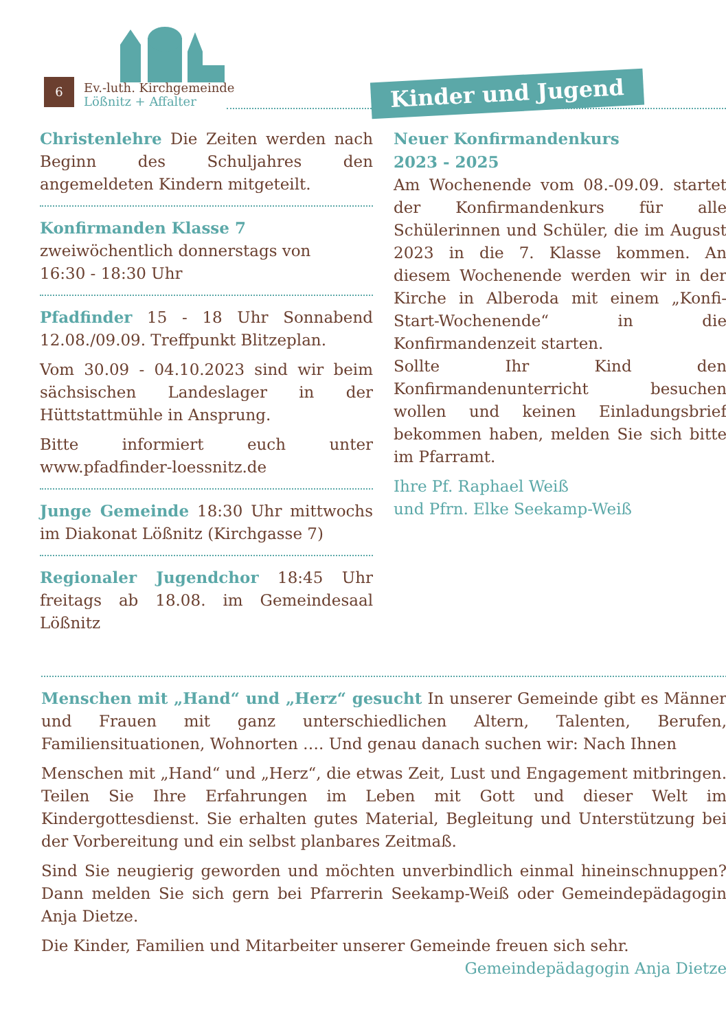6
Ev.-luth. Kirchgemeinde
Lößnitz + Affalter
Kinder und Jugend
Christenlehre Die Zeiten werden nach Beginn des Schuljahres den angemeldeten Kindern mitgeteilt.
Konfirmanden Klasse 7
zweiwöchentlich donnerstags von
16:30 - 18:30 Uhr
Pfadfinder 15 - 18 Uhr Sonnabend 12.08./09.09. Treffpunkt Blitzeplan.
Vom 30.09 - 04.10.2023 sind wir beim sächsischen Landeslager in der Hüttstattmühle in Ansprung.
Bitte informiert euch unter www.pfadfinder-loessnitz.de
Junge Gemeinde 18:30 Uhr mittwochs im Diakonat Lößnitz (Kirchgasse 7)
Regionaler Jugendchor 18:45 Uhr freitags ab 18.08. im Gemeindesaal Lößnitz
Neuer Konfirmandenkurs
2023 - 2025
Am Wochenende vom 08.-09.09. startet der Konfirmandenkurs für alle Schülerinnen und Schüler, die im August 2023 in die 7. Klasse kommen. An diesem Wochenende werden wir in der Kirche in Alberoda mit einem „Konfi-Start-Wochenende“ in die Konfirmandenzeit starten.
Sollte Ihr Kind den Konfirmandenunterricht besuchen wollen und keinen Einladungsbrief bekommen haben, melden Sie sich bitte im Pfarramt.
Ihre Pf. Raphael Weiß
und Pfrn. Elke Seekamp-Weiß
Menschen mit „Hand“ und „Herz“ gesucht In unserer Gemeinde gibt es Männer und Frauen mit ganz unterschiedlichen Altern, Talenten, Berufen, Familiensituationen, Wohnorten …. Und genau danach suchen wir: Nach Ihnen
Menschen mit „Hand“ und „Herz“, die etwas Zeit, Lust und Engagement mitbringen. Teilen Sie Ihre Erfahrungen im Leben mit Gott und dieser Welt im Kindergottesdienst. Sie erhalten gutes Material, Begleitung und Unterstützung bei der Vorbereitung und ein selbst planbares Zeitmaß.
Sind Sie neugierig geworden und möchten unverbindlich einmal hineinschnuppen? Dann melden Sie sich gern bei Pfarrerin Seekamp-Weiß oder Gemeindepädagogin Anja Dietze.
Die Kinder, Familien und Mitarbeiter unserer Gemeinde freuen sich sehr.
Gemeindepädagogin Anja Dietze